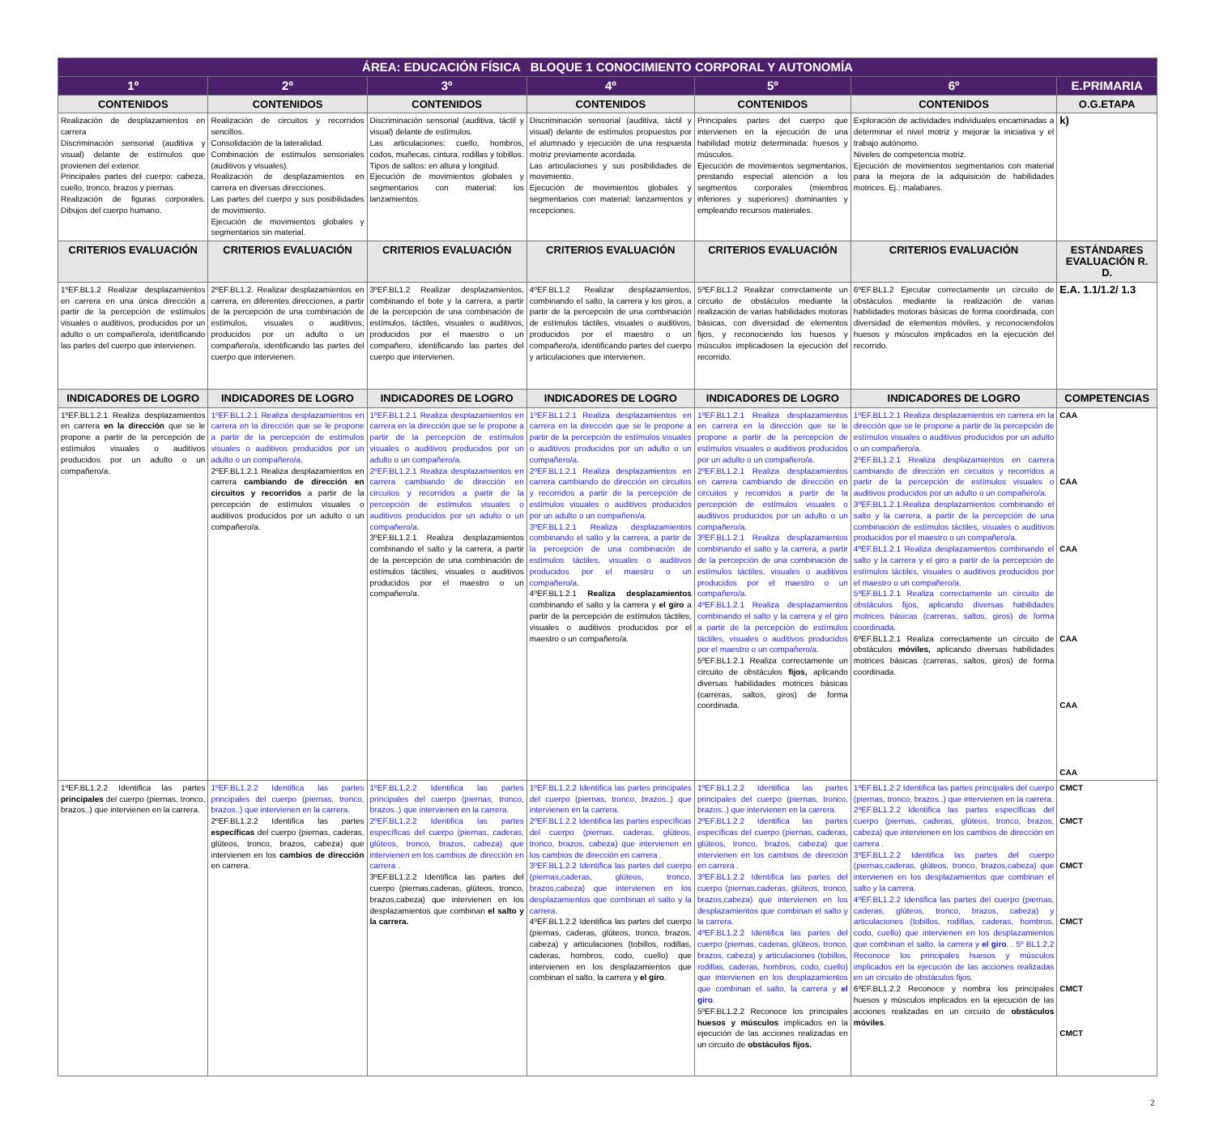| ÁREA: EDUCACIÓN FÍSICA BLOQUE 1 CONOCIMIENTO CORPORAL Y AUTONOMÍA | | | | | | |
| --- | --- | --- | --- | --- | --- | --- |
| 1º | 2º | 3º | 4º | 5º | 6º | E.PRIMARIA |
| CONTENIDOS | CONTENIDOS | CONTENIDOS | CONTENIDOS | CONTENIDOS | CONTENIDOS | O.G.ETAPA |
| Realización de desplazamientos en carrera Discriminación sensorial (auditiva y visual) delante de estímulos que provienen del exterior. Principales partes del cuerpo: cabeza, cuello, tronco, brazos y piernas. Realización de figuras corporales. Dibujos del cuerpo humano. | Realización de circuitos y recorridos sencillos. Consolidación de la lateralidad. Combinación de estímulos sensoriales (auditivos y visuales). Realización de desplazamientos en carrera en diversas direcciones. Las partes del cuerpo y sus posibilidades de movimiento. Ejecución de movimientos globales y segmentarios sin material. | Discriminación sensorial (auditiva, táctil y visual) delante de estímulos. Las articulaciones: cuello, hombros, codos, muñecas, cintura, rodillas y tobillos. Tipos de saltos: en altura y longitud. Ejecución de movimientos globales y segmentarios con material: los lanzamientos. | Discriminación sensorial (auditiva, táctil y visual) delante de estímulos propuestos por el alumnado y ejecución de una respuesta motriz previamente acordada. Las articulaciones y sus posibilidades de movimiento. Ejecución de movimientos globales y segmentarios con material: lanzamientos y recepciones. | Principales partes del cuerpo que intervienen en la ejecución de una habilidad motriz determinada: huesos y músculos. Ejecución de movimientos segmentarios, prestando especial atención a los segmentos corporales (miembros inferiores y superiores) dominantes y empleando recursos materiales. | Exploración de actividades individuales encaminadas a determinar el nivel motriz y mejorar la iniciativa y el trabajo autónomo. Niveles de competencia motriz. Ejecución de movimientos segmentarios con material para la mejora de la adquisición de habilidades motrices. Ej.: malabares. | k) |
| CRITERIOS EVALUACIÓN | CRITERIOS EVALUACIÓN | CRITERIOS EVALUACIÓN | CRITERIOS EVALUACIÓN | CRITERIOS EVALUACIÓN | CRITERIOS EVALUACIÓN | ESTÁNDARES EVALUACIÓN R. D. |
| 1ºEF.BL1.2 Realizar desplazamientos en carrera en una única dirección a partir de la percepción de estímulos visuales o auditivos, producidos por un adulto o un compañero/a, identificando las partes del cuerpo que intervienen. | 2ºEF.BL1.2. Realizar desplazamientos en carrera, en diferentes direcciones, a partir de la percepción de una combinación de estímulos, visuales o auditivos, producidos por un adulto o un compañero/a, identificando las partes del cuerpo que intervienen. | 3ºEF.BL1.2 Realizar desplazamientos, combinando el bote y la carrera, a partir de la percepción de una combinación de estímulos, táctiles, visuales o auditivos, producidos por el maestro o un compañero, identificando las partes del cuerpo que intervienen. | 4ºEF.BL1.2 Realizar desplazamientos, combinando el salto, la carrera y los giros, a partir de la percepción de una combinación de estímulos táctiles, visuales o auditivos, producidos por el maestro o un compañero/a, identificando partes del cuerpo y articulaciones que intervienen. | 5ºEF.BL1.2 Realizar correctamente un circuito de obstáculos mediante la realización de varias habilidades motoras básicas, con diversidad de elementos fijos, y reconociendo los huesos y músculos implicadosen la ejecución del recorrido. | 6ºEF.BL1.2 Ejecutar correctamente un circuito de obstáculos mediante la realización de varias habilidades motoras básicas de forma coordinada, con diversidad de elementos móviles, y reconociendolos huesos y músculos implicados en la ejecución del recorrido. | E.A. 1.1/1.2/ 1.3 |
| INDICADORES DE LOGRO | INDICADORES DE LOGRO | INDICADORES DE LOGRO | INDICADORES DE LOGRO | INDICADORES DE LOGRO | INDICADORES DE LOGRO | COMPETENCIAS |
| 1ºEF.BL1.2.1 Realiza desplazamientos en carrera en la dirección que se le propone a partir de la percepción de estímulos visuales o auditivos producidos por un adulto o un compañero/a. | 1ºEF.BL1.2.1 Realiza desplazamientos en carrera en la dirección que se le propone a partir de la percepción de estímulos visuales o auditivos producidos por un adulto o un compañero/a. 2ºEF.BL1.2.1 Realiza desplazamientos en carrera cambiando de dirección en circuitos y recorridos a partir de la percepción de estímulos visuales o auditivos producidos por un adulto o un compañero/a. | 1ºEF.BL1.2.1 Realiza desplazamientos en carrera en la dirección que se le propone a partir de la percepción de estímulos visuales o auditivos producidos por un adulto o un compañero/a. 2ºEF.BL1.2.1 Realiza desplazamientos en carrera cambiando de dirección en circuitos y recorridos a partir de la percepción de estímulos visuales o auditivos producidos por un adulto o un compañero/a. 3ºEF.BL1.2.1 Realiza desplazamientos combinando el salto y la carrera, a partir de la percepción de una combinación de estímulos táctiles, visuales o auditivos producidos por el maestro o un compañero/a. | 1ºEF.BL1.2.1 Realiza desplazamientos en carrera en la dirección que se le propone a partir de la percepción de estímulos visuales o auditivos producidos por un adulto o un compañero/a. 2ºEF.BL1.2.1 Realiza desplazamientos en carrera cambiando de dirección en circuitos y recorridos a partir de la percepción de estímulos visuales o auditivos producidos por un adulto o un compañero/a. 3ºEF.BL1.2.1 Realiza desplazamientos combinando el salto y la carrera, a partir de la percepción de una combinación de estímulos táctiles, visuales o auditivos producidos por el maestro o un compañero/a. 4ºEF.BL1.2.1 Realiza desplazamientos combinando el salto y la carrera y el giro a partir de la percepción de estímulos táctiles, visuales o auditivos producidos por el maestro o un compañero/a. | 1ºEF.BL1.2.1 Realiza desplazamientos en carrera en la dirección que se le propone a partir de la percepción de estímulos visuales o auditivos producidos por un adulto o un compañero/a. 2ºEF.BL1.2.1 Realiza desplazamientos en carrera cambiando de dirección en circuitos y recorridos a partir de la percepción de estímulos visuales o auditivos producidos por un adulto o un compañero/a. 3ºEF.BL1.2.1 Realiza desplazamientos combinando el salto y la carrera, a partir de la percepción de una combinación de estímulos táctiles, visuales o auditivos producidos por el maestro o un compañero/a. 4ºEF.BL1.2.1 Realiza desplazamientos combinando el salto y la carrera y el giro a partir de la percepción de estímulos táctiles, visuales o auditivos producidos por el maestro o un compañero/a. 5ºEF.BL1.2.1 Realiza correctamente un circuito de obstáculos fijos, aplicando diversas habilidades motrices básicas (carreras, saltos, giros) de forma coordinada. | 1ºEF.BL1.2.1 Realiza desplazamientos en carrera en la dirección que se le propone a partir de la percepción de estímulos visuales o auditivos producidos por un adulto o un compañero/a. 2ºEF.BL1.2.1 Realiza desplazamientos en carrera cambiando de dirección en circuitos y recorridos a partir de la percepción de estímulos visuales o auditivos producidos por un adulto o un compañero/a. 3ºEF.BL1.2.1.Realiza desplazamientos combinando el salto y la carrera, a partir de la percepción de una combinación de estímulos táctiles, visuales o auditivos producidos por el maestro o un compañero/a. 4ºEF.BL1.2.1 Realiza desplazamientos combinando el salto y la carrera y el giro a partir de la percepción de estímulos táctiles, visuales o auditivos producidos por el maestro o un compañero/a. 5ºEF.BL1.2.1 Realiza correctamente un circuito de obstáculos fijos, aplicando diversas habilidades motrices básicas (carreras, saltos, giros) de forma coordinada. 6ºEF.BL1.2.1 Realiza correctamente un circuito de obstáculos móviles, aplicando diversas habilidades motrices básicas (carreras, saltos, giros) de forma coordinada. | CAA CAA CAA CAA CAA CAA |
| 1ºEF.BL1.2.2 Identifica las partes principales del cuerpo (piernas, tronco, brazos..) que intervienen en la carrera. | 1ºEF.BL1.2.2 Identifica las partes principales del cuerpo (piernas, tronco, brazos..) que intervienen en la carrera. 2ºEF.BL1.2.2 Identifica las partes específicas del cuerpo (piernas, caderas, glúteos, tronco, brazos, cabeza) que intervienen en los cambios de dirección en carrera. | 1ºEF.BL1.2.2 Identifica las partes principales del cuerpo (piernas, tronco, brazos..) que intervienen en la carrera. 2ºEF.BL1.2.2 Identifica las partes específicas del cuerpo (piernas, caderas, glúteos, tronco, brazos, cabeza) que intervienen en los cambios de dirección en carrera . 3ºEF.BL1.2.2 Identifica las partes del cuerpo (piernas,caderas, glúteos, tronco, brazos,cabeza) que intervienen en los desplazamientos que combinan el salto y la carrera. | 1ºEF.BL1.2.2 Identifica las partes principales del cuerpo (piernas, tronco, brazos..) que intervienen en la carrera. 2ºEF.BL1.2.2 Identifica las partes específicas del cuerpo (piernas, caderas, glúteos, tronco, brazos, cabeza) que intervienen en los cambios de dirección en carrera . 3ºEF.BL1.2.2 Identifica las partes del cuerpo (piernas,caderas, glúteos, tronco, brazos,cabeza) que intervienen en los desplazamientos que combinan el salto y la carrera. 4ºEF.BL1.2.2 Identifica las partes del cuerpo (piernas, caderas, glúteos, tronco, brazos, cabeza) y articulaciones (tobillos, rodillas, caderas, hombros, codo, cuello) que intervienen en los desplazamientos que combinan el salto, la carrera y el giro . | 1ºEF.BL1.2.2 Identifica las partes principales del cuerpo (piernas, tronco, brazos..) que intervienen en la carrera. 2ºEF.BL1.2.2 Identifica las partes específicas del cuerpo (piernas, caderas, glúteos, tronco, brazos, cabeza) que intervienen en los cambios de dirección en carrera . 3ºEF.BL1.2.2 Identifica las partes del cuerpo (piernas,caderas, glúteos, tronco, brazos,cabeza) que intervienen en los desplazamientos que combinan el salto y la carrera. 4ºEF.BL1.2.2 Identifica las partes del cuerpo (piernas, caderas, glúteos, tronco, brazos, cabeza) y articulaciones (tobillos, rodillas, caderas, hombros, codo, cuello) que intervienen en los desplazamientos que combinan el salto, la carrera y el giro . 5ºEF.BL1.2.2 Reconoce los principales huesos y músculos implicados en la ejecución de las acciones realizadas en un circuito de obstáculos fijos. | 1ºEF.BL1.2.2 Identifica las partes principales del cuerpo (piernas, tronco, brazos..) que intervienen en la carrera. 2ºEF.BL1.2.2 Identifica las partes específicas del cuerpo (piernas, caderas, glúteos, tronco, brazos, cabeza) que intervienen en los cambios de dirección en carrera . 3ºEF.BL1.2.2 Identifica las partes del cuerpo (piernas,caderas, glúteos, tronco, brazos,cabeza) que intervienen en los desplazamientos que combinan el salto y la carrera. 4ºEF.BL1.2.2 Identifica las partes del cuerpo (piernas, caderas, glúteos, tronco, brazos, cabeza) y articulaciones (tobillos, rodillas, caderas, hombros, codo, cuello) que intervienen en los desplazamientos que combinan el salto, la carrera y el giro . . 5º BL1.2.2 Reconoce los principales huesos y músculos implicados en la ejecución de las acciones realizadas en un circuito de obstáculos fijos. 6ºEF.BL1.2.2 Reconoce y nombra los principales huesos y músculos implicados en la ejecución de las acciones realizadas en un circuito de obstáculos móviles . | CMCT CMCT CMCT CMCT CMCT CMCT |
2